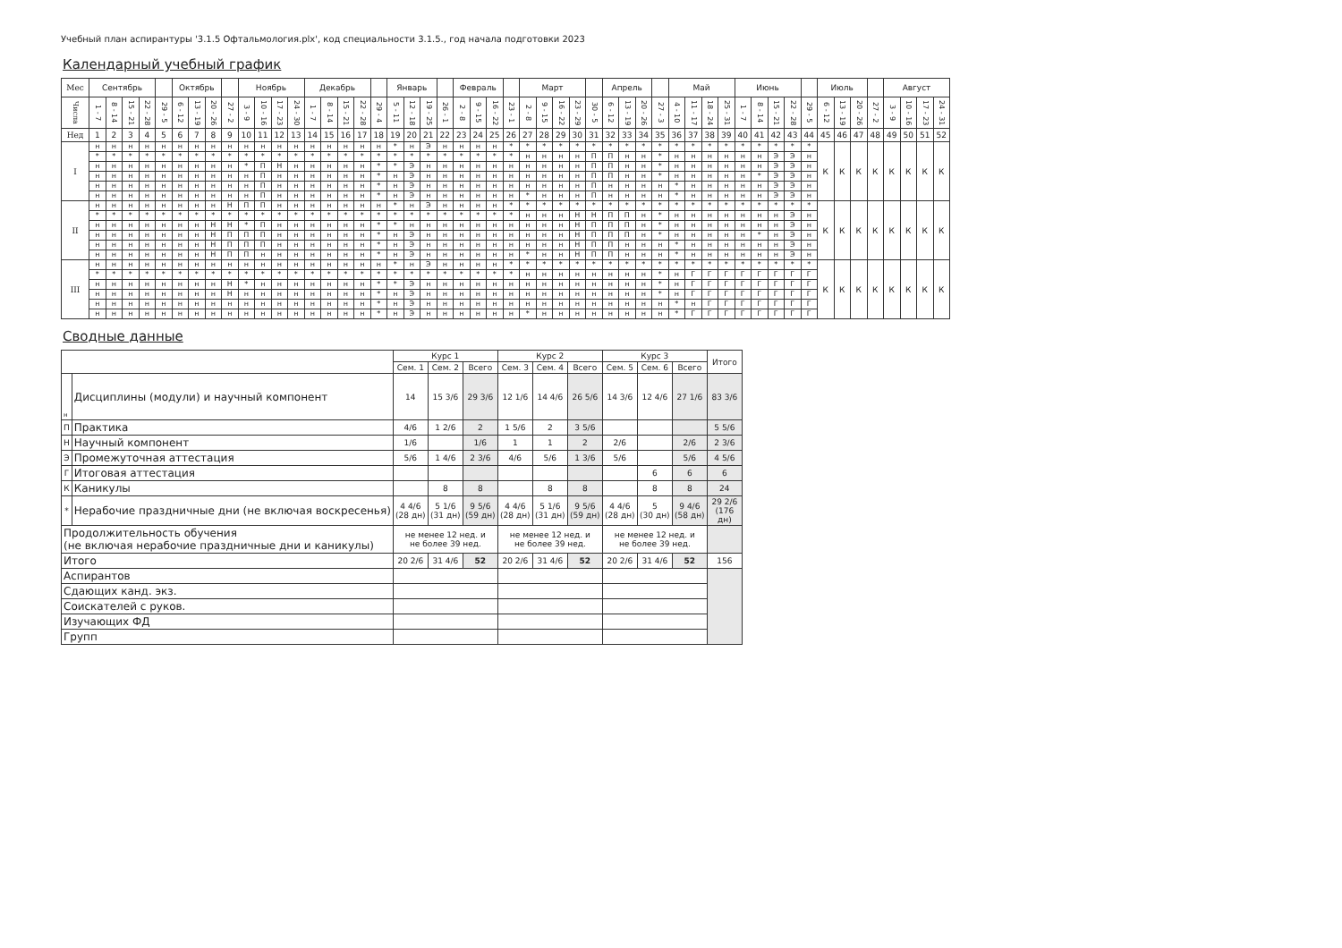Учебный план аспирантуры '3.1.5 Офтальмология.plx', код специальности 3.1.5., год начала подготовки 2023
Календарный учебный график
| Мес | Сентябрь | | | | | Октябрь | | | | Ноябрь | | | | Декабрь | | | | | Январь | | | | Февраль | | | | Март | | | | | Апрель | | | | Май | | | | Июнь | | | | | Июль | | | | Август | | | |
| --- | --- | --- | --- | --- | --- | --- | --- | --- | --- | --- | --- | --- | --- | --- | --- | --- | --- | --- | --- | --- | --- | --- | --- | --- | --- | --- | --- | --- | --- | --- | --- | --- | --- | --- | --- | --- | --- | --- | --- | --- | --- | --- | --- | --- | --- | --- | --- | --- | --- | --- | --- | --- |
| Числа | 1 - 7 | 8 - 14 | 15 - 21 | 22 - 28 | 29 - 5 | 6 - 12 | 13 - 19 | 20 - 26 | 27 - 2 | 3 - 9 | 10 - 16 | 17 - 23 | 24 - 30 | 1 - 7 | 8 - 14 | 15 - 21 | 22 - 28 | 29 - 4 | 5 - 11 | 12 - 18 | 19 - 25 | 26 - 1 | 2 - 8 | 9 - 15 | 16 - 22 | 23 - 1 | 2 - 8 | 9 - 15 | 16 - 22 | 23 - 29 | 30 - 5 | 6 - 12 | 13 - 19 | 20 - 26 | 27 - 3 | 4 - 10 | 11 - 17 | 18 - 24 | 25 - 31 | 1 - 7 | 8 - 14 | 15 - 21 | 22 - 28 | 29 - 5 | 6 - 12 | 13 - 19 | 20 - 26 | 27 - 2 | 3 - 9 | 10 - 16 | 17 - 23 | 24 - 31 |
| Нед | 1 | 2 | 3 | 4 | 5 | 6 | 7 | 8 | 9 | 10 | 11 | 12 | 13 | 14 | 15 | 16 | 17 | 18 | 19 | 20 | 21 | 22 | 23 | 24 | 25 | 26 | 27 | 28 | 29 | 30 | 31 | 32 | 33 | 34 | 35 | 36 | 37 | 38 | 39 | 40 | 41 | 42 | 43 | 44 | 45 | 46 | 47 | 48 | 49 | 50 | 51 | 52 |
| I | н | н | н | н | н | н | н | н | н | н | н | н | н | н | н | н | н | н | * | н | Э | н | н | н | н | * | * | * | * | * | * | * | * | * | * | * | * | * | * | * | * | * | * | * | К | К | К | К | К | К | К | К |
| | * | * | * | * | * | * | * | * | * | * | * | * | * | * | * | * | * | * | * | * | * | * | * | * | * | * | н | н | н | н | П | П | н | н | * | н | н | н | н | н | н | Э | Э | н | | | | | | | | |
| | н | н | н | н | н | н | н | н | н | * | П | Н | н | н | н | н | н | * | * | Э | н | н | н | н | н | н | н | н | н | н | П | П | н | н | * | н | н | н | н | н | н | Э | Э | н | | | | | | | | |
| | н | н | н | н | н | н | н | н | н | н | П | н | н | н | н | н | н | * | н | Э | н | н | н | н | н | н | н | н | н | н | П | П | н | н | * | н | н | н | н | н | * | Э | Э | н | | | | | | | | |
| | н | н | н | н | н | н | н | н | н | н | П | н | н | н | н | н | н | * | н | Э | н | н | н | н | н | н | н | н | н | н | П | н | н | н | н | * | н | н | н | н | н | Э | Э | н | | | | | | | | |
| | н | н | н | н | н | н | н | н | н | н | П | н | н | н | н | н | н | * | н | Э | н | н | н | н | н | н | * | н | н | н | П | н | н | н | н | * | н | н | н | н | н | Э | Э | н | | | | | | | | |
| II | н | н | н | н | н | н | н | н | Н | П | П | н | н | н | н | н | н | н | * | н | Э | н | н | н | н | * | * | * | * | * | * | * | * | * | * | * | * | * | * | * | * | * | * | * | К | К | К | К | К | К | К | К |
| | * | * | * | * | * | * | * | * | * | * | * | * | * | * | * | * | * | * | * | * | * | * | * | * | * | * | н | н | н | Н | Н | П | П | н | * | н | н | н | н | н | н | н | Э | н | | | | | | | | |
| | н | н | н | н | н | н | н | Н | Н | * | П | н | н | н | н | н | н | * | * | н | н | н | н | н | н | н | н | н | н | Н | П | П | П | н | * | н | н | н | н | н | н | н | Э | н | | | | | | | | |
| | н | н | н | н | н | н | н | Н | П | П | П | н | н | н | н | н | н | * | н | Э | н | н | н | н | н | н | н | н | н | Н | П | П | П | н | * | н | н | н | н | н | * | н | Э | н | | | | | | | | |
| | н | н | н | н | н | н | н | Н | П | П | П | н | н | н | н | н | н | * | н | Э | н | н | н | н | н | н | н | н | н | Н | П | П | н | н | н | * | н | н | н | н | н | н | Э | н | | | | | | | | |
| | н | н | н | н | н | н | н | Н | П | П | н | н | н | н | н | н | н | * | н | Э | н | н | н | н | н | н | * | н | н | Н | П | П | н | н | н | * | н | н | н | н | н | н | Э | н | | | | | | | | |
| III | н | н | н | н | н | н | н | н | н | н | н | н | н | н | н | н | н | н | * | н | Э | н | н | н | н | * | * | * | * | * | * | * | * | * | * | * | * | * | * | * | * | * | * | * | К | К | К | К | К | К | К | К |
| | * | * | * | * | * | * | * | * | * | * | * | * | * | * | * | * | * | * | * | * | * | * | * | * | * | * | н | н | н | н | н | н | н | н | * | н | Г | Г | Г | Г | Г | Г | Г | Г | | | | | | | | |
| | н | н | н | н | н | н | н | н | Н | * | н | н | н | н | н | н | н | * | * | Э | н | н | н | н | н | н | н | н | н | н | н | н | н | н | * | н | Г | Г | Г | Г | Г | Г | Г | Г | | | | | | | | |
| | н | н | н | н | н | н | н | н | Н | н | н | н | н | н | н | н | н | * | н | Э | н | н | н | н | н | н | н | н | н | н | н | н | н | н | * | н | Г | Г | Г | Г | Г | Г | Г | Г | | | | | | | | |
| | н | н | н | н | н | н | н | н | н | н | н | н | н | н | н | н | н | * | н | Э | н | н | н | н | н | н | н | н | н | н | н | н | н | н | н | * | н | Г | Г | Г | Г | Г | Г | Г | | | | | | | | |
| | н | н | н | н | н | н | н | н | н | н | н | н | н | н | н | н | н | * | н | Э | н | н | н | н | н | н | * | н | н | н | н | н | н | н | н | * | Г | Г | Г | Г | Г | Г | Г | Г | | | | | | | | |
Сводные данные
| | | Курс 1 | | | Курс 2 | | | Курс 3 | | | Итого |
| --- | --- | --- | --- | --- | --- | --- | --- | --- | --- | --- | --- |
| | | Сем. 1 | Сем. 2 | Всего | Сем. 3 | Сем. 4 | Всего | Сем. 5 | Сем. 6 | Всего | |
| н | Дисциплины (модули) и научный компонент | 14 | 15 3/6 | 29 3/6 | 12 1/6 | 14 4/6 | 26 5/6 | 14 3/6 | 12 4/6 | 27 1/6 | 83 3/6 |
| П | Практика | 4/6 | 1 2/6 | 2 | 1 5/6 | 2 | 3 5/6 | | | | 5 5/6 |
| Н | Научный компонент | 1/6 | | 1/6 | 1 | 1 | 2 | 2/6 | | 2/6 | 2 3/6 |
| Э | Промежуточная аттестация | 5/6 | 1 4/6 | 2 3/6 | 4/6 | 5/6 | 1 3/6 | 5/6 | | 5/6 | 4 5/6 |
| Г | Итоговая аттестация | | | | | | | | 6 | 6 | 6 |
| К | Каникулы | | 8 | 8 | | 8 | 8 | | 8 | 8 | 24 |
| * | Нерабочие праздничные дни (не включая воскресенья) | 4 4/6 (28 дн) | 5 1/6 (31 дн) | 9 5/6 (59 дн) | 4 4/6 (28 дн) | 5 1/6 (31 дн) | 9 5/6 (59 дн) | 4 4/6 (28 дн) | 5 (30 дн) | 9 4/6 (58 дн) | 29 2/6 (176 дн) |
| Продолжительность обучения (не включая нерабочие праздничные дни и каникулы) | | не менее 12 нед. и не более 39 нед. | | | не менее 12 нед. и не более 39 нед. | | | не менее 12 нед. и не более 39 нед. | | | |
| Итого | | 20 2/6 | 31 4/6 | 52 | 20 2/6 | 31 4/6 | 52 | 20 2/6 | 31 4/6 | 52 | 156 |
| Аспирантов | | | | | | | | | | | |
| Сдающих канд. экз. | | | | | | | | | | | |
| Соискателей с руков. | | | | | | | | | | | |
| Изучающих ФД | | | | | | | | | | | |
| Групп | | | | | | | | | | | |